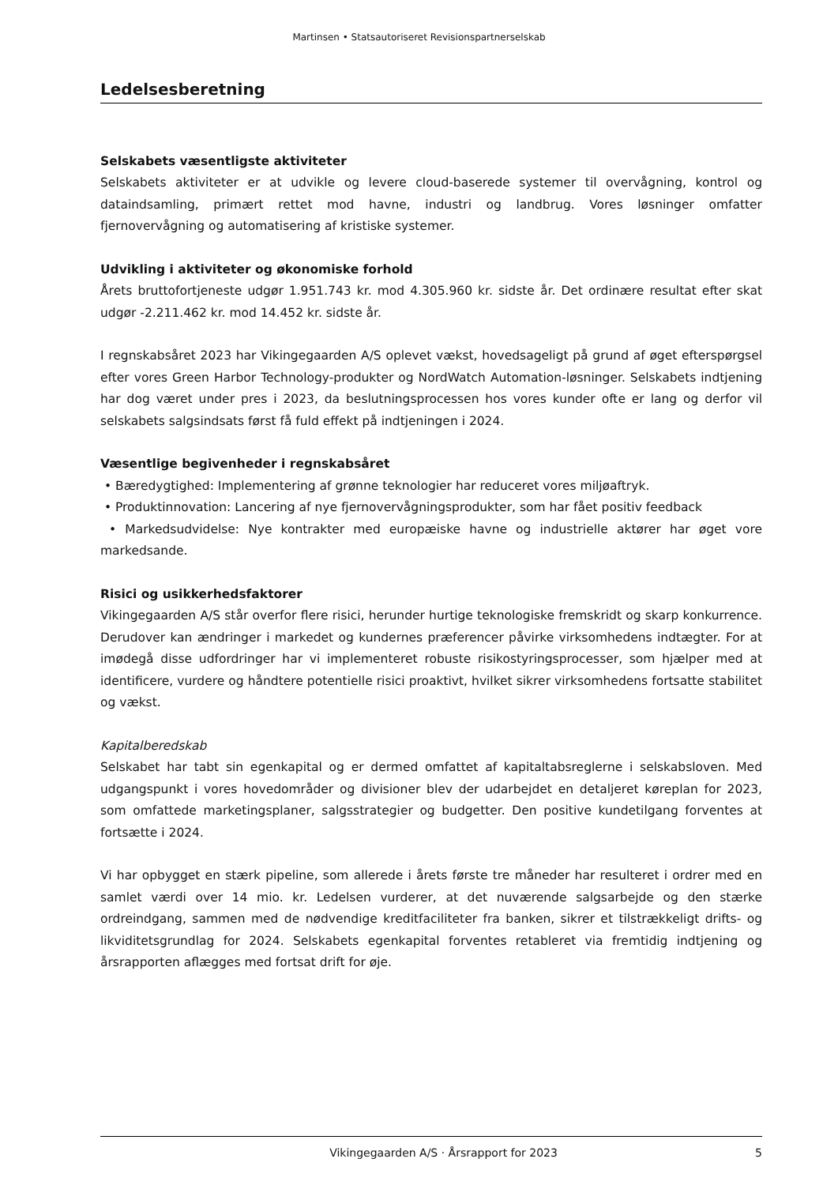Martinsen • Statsautoriseret Revisionspartnerselskab
Ledelsesberetning
Selskabets væsentligste aktiviteter
Selskabets aktiviteter er at udvikle og levere cloud-baserede systemer til overvågning, kontrol og dataindsamling, primært rettet mod havne, industri og landbrug. Vores løsninger omfatter fjernovervågning og automatisering af kristiske systemer.
Udvikling i aktiviteter og økonomiske forhold
Årets bruttofortjeneste udgør 1.951.743 kr. mod 4.305.960 kr. sidste år. Det ordinære resultat efter skat udgør -2.211.462 kr. mod 14.452 kr. sidste år.
I regnskabsåret 2023 har Vikingegaarden A/S oplevet vækst, hovedsageligt på grund af øget efterspørgsel efter vores Green Harbor Technology-produkter og NordWatch Automation-løsninger. Selskabets indtjening har dog været under pres i 2023, da beslutningsprocessen hos vores kunder ofte er lang og derfor vil selskabets salgsindsats først få fuld effekt på indtjeningen i 2024.
Væsentlige begivenheder i regnskabsåret
• Bæredygtighed: Implementering af grønne teknologier har reduceret vores miljøaftryk.
• Produktinnovation: Lancering af nye fjernovervågningsprodukter, som har fået positiv feedback
• Markedsudvidelse: Nye kontrakter med europæiske havne og industrielle aktører har øget vore markedsande.
Risici og usikkerhedsfaktorer
Vikingegaarden A/S står overfor flere risici, herunder hurtige teknologiske fremskridt og skarp konkurrence. Derudover kan ændringer i markedet og kundernes præferencer påvirke virksomhedens indtægter. For at imødegå disse udfordringer har vi implementeret robuste risikostyringsprocesser, som hjælper med at identificere, vurdere og håndtere potentielle risici proaktivt, hvilket sikrer virksomhedens fortsatte stabilitet og vækst.
Kapitalberedskab
Selskabet har tabt sin egenkapital og er dermed omfattet af kapitaltabsreglerne i selskabsloven. Med udgangspunkt i vores hovedområder og divisioner blev der udarbejdet en detaljeret køreplan for 2023, som omfattede marketingsplaner, salgsstrategier og budgetter. Den positive kundetilgang forventes at fortsætte i 2024.
Vi har opbygget en stærk pipeline, som allerede i årets første tre måneder har resulteret i ordrer med en samlet værdi over 14 mio. kr. Ledelsen vurderer, at det nuværende salgsarbejde og den stærke ordreindgang, sammen med de nødvendige kreditfaciliteter fra banken, sikrer et tilstrækkeligt drifts- og likviditetsgrundlag for 2024. Selskabets egenkapital forventes retableret via fremtidig indtjening og årsrapporten aflægges med fortsat drift for øje.
Vikingegaarden A/S · Årsrapport for 2023 5